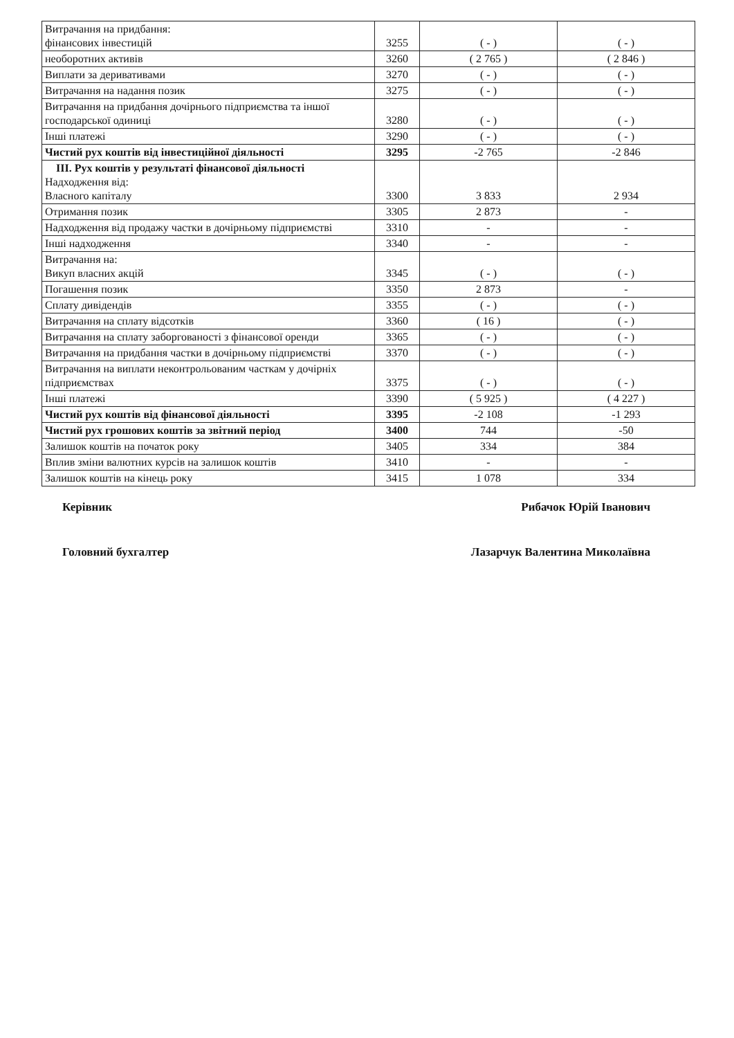| Витрачання на придбання: фінансових інвестицій | 3255 | ( - ) | ( - ) |
| необоротних активів | 3260 | ( 2 765 ) | ( 2 846 ) |
| Виплати за деривативами | 3270 | ( - ) | ( - ) |
| Витрачання на надання позик | 3275 | ( - ) | ( - ) |
| Витрачання на придбання дочірнього підприємства та іншої господарської одиниці | 3280 | ( - ) | ( - ) |
| Інші платежі | 3290 | ( - ) | ( - ) |
| Чистий рух коштів від інвестиційної діяльності | 3295 | -2 765 | -2 846 |
| III. Рух коштів у результаті фінансової діяльності Надходження від: Власного капіталу | 3300 | 3 833 | 2 934 |
| Отримання позик | 3305 | 2 873 | - |
| Надходження від продажу частки в дочірньому підприємстві | 3310 | - | - |
| Інші надходження | 3340 | - | - |
| Витрачання на: Викуп власних акцій | 3345 | ( - ) | ( - ) |
| Погашення позик | 3350 | 2 873 | - |
| Сплату дивідендів | 3355 | ( - ) | ( - ) |
| Витрачання на сплату відсотків | 3360 | ( 16 ) | ( - ) |
| Витрачання на сплату заборгованості з фінансової оренди | 3365 | ( - ) | ( - ) |
| Витрачання на придбання частки в дочірньому підприємстві | 3370 | ( - ) | ( - ) |
| Витрачання на виплати неконтрольованим часткам у дочірніх підприємствах | 3375 | ( - ) | ( - ) |
| Інші платежі | 3390 | ( 5 925 ) | ( 4 227 ) |
| Чистий рух коштів від фінансової діяльності | 3395 | -2 108 | -1 293 |
| Чистий рух грошових коштів за звітний період | 3400 | 744 | -50 |
| Залишок коштів на початок року | 3405 | 334 | 384 |
| Вплив зміни валютних курсів на залишок коштів | 3410 | - | - |
| Залишок коштів на кінець року | 3415 | 1 078 | 334 |
Керівник Рибачок Юрій Іванович
Головний бухгалтер Лазарчук Валентина Миколаївна